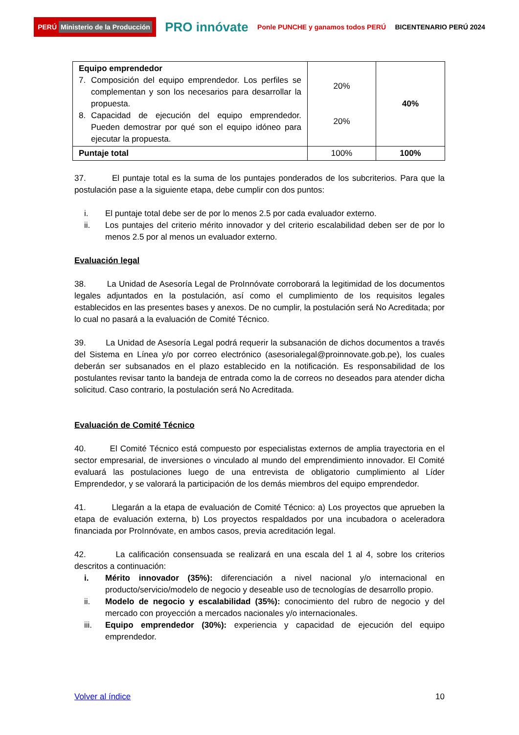PERÚ Ministerio de la Producción
PRO innóvate
Ponle PUNCHE y ganamos todos PERÚ
BICENTENARIO PERÚ 2024
| Equipo emprendedor 7. Composición del equipo emprendedor. Los perfiles se complementan y son los necesarios para desarrollar la propuesta. 8. Capacidad de ejecución del equipo emprendedor. Pueden demostrar por qué son el equipo idóneo para ejecutar la propuesta. | 20% 20% | 40% |
| Puntaje total | 100% | 100% |
37. El puntaje total es la suma de los puntajes ponderados de los subcriterios. Para que la postulación pase a la siguiente etapa, debe cumplir con dos puntos:
i. El puntaje total debe ser de por lo menos 2.5 por cada evaluador externo.
ii. Los puntajes del criterio mérito innovador y del criterio escalabilidad deben ser de por lo menos 2.5 por al menos un evaluador externo.
Evaluación legal
38. La Unidad de Asesoría Legal de ProInnóvate corroborará la legitimidad de los documentos legales adjuntados en la postulación, así como el cumplimiento de los requisitos legales establecidos en las presentes bases y anexos. De no cumplir, la postulación será No Acreditada; por lo cual no pasará a la evaluación de Comité Técnico.
39. La Unidad de Asesoría Legal podrá requerir la subsanación de dichos documentos a través del Sistema en Línea y/o por correo electrónico (asesorialegal@proinnovate.gob.pe), los cuales deberán ser subsanados en el plazo establecido en la notificación. Es responsabilidad de los postulantes revisar tanto la bandeja de entrada como la de correos no deseados para atender dicha solicitud. Caso contrario, la postulación será No Acreditada.
Evaluación de Comité Técnico
40. El Comité Técnico está compuesto por especialistas externos de amplia trayectoria en el sector empresarial, de inversiones o vinculado al mundo del emprendimiento innovador. El Comité evaluará las postulaciones luego de una entrevista de obligatorio cumplimiento al Líder Emprendedor, y se valorará la participación de los demás miembros del equipo emprendedor.
41. Llegarán a la etapa de evaluación de Comité Técnico: a) Los proyectos que aprueben la etapa de evaluación externa, b) Los proyectos respaldados por una incubadora o aceleradora financiada por ProInnóvate, en ambos casos, previa acreditación legal.
42. La calificación consensuada se realizará en una escala del 1 al 4, sobre los criterios descritos a continuación:
i. Mérito innovador (35%): diferenciación a nivel nacional y/o internacional en producto/servicio/modelo de negocio y deseable uso de tecnologías de desarrollo propio.
ii. Modelo de negocio y escalabilidad (35%): conocimiento del rubro de negocio y del mercado con proyección a mercados nacionales y/o internacionales.
iii. Equipo emprendedor (30%): experiencia y capacidad de ejecución del equipo emprendedor.
Volver al índice 10